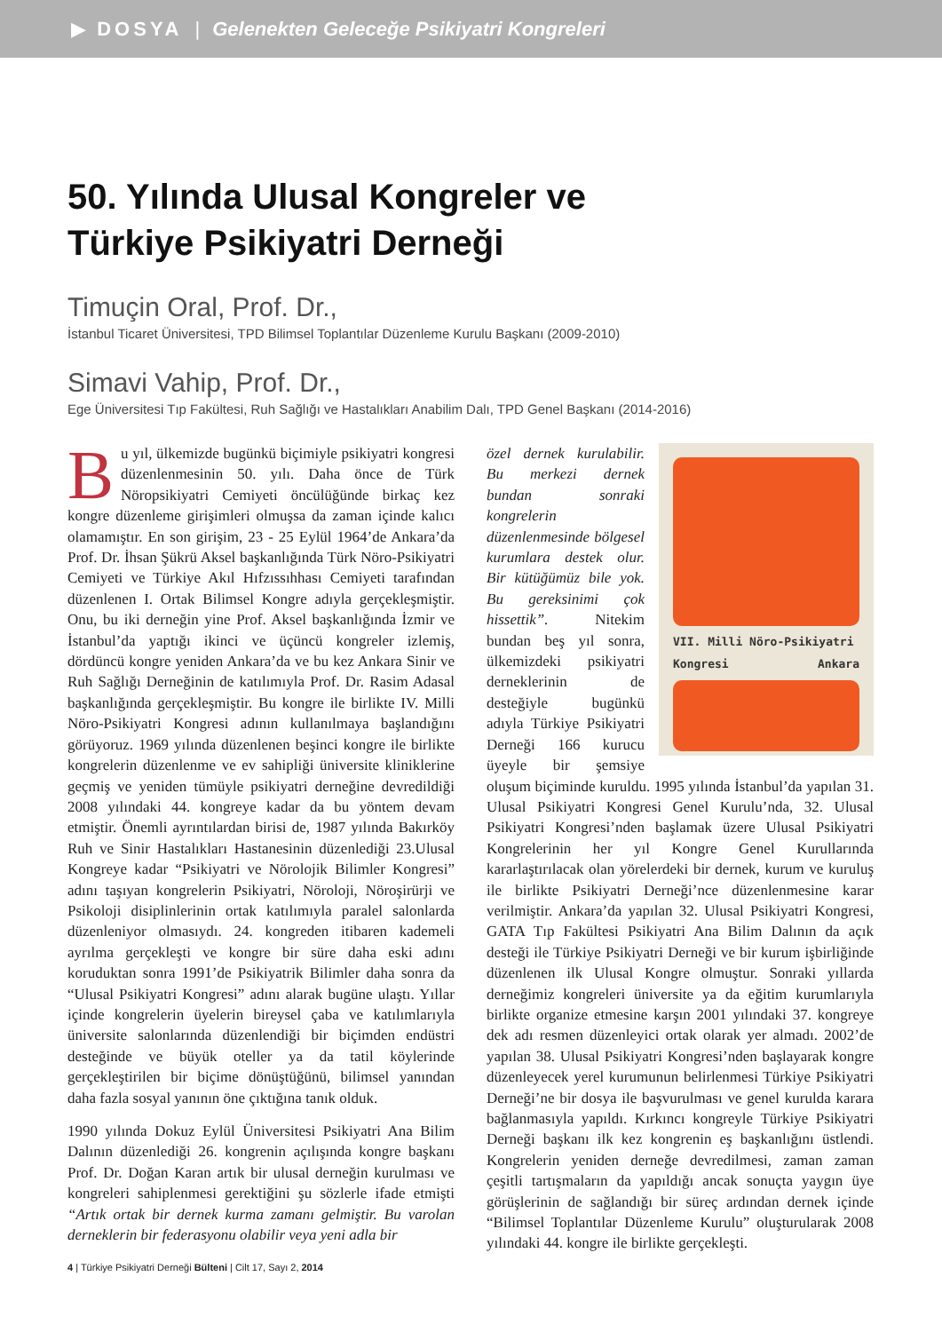▶ DOSYA | Gelenekten Geleceğe Psikiyatri Kongreleri
50. Yılında Ulusal Kongreler ve
Türkiye Psikiyatri Derneği
Timuçin Oral, Prof. Dr.,
İstanbul Ticaret Üniversitesi, TPD Bilimsel Toplantılar Düzenleme Kurulu Başkanı (2009-2010)
Simavi Vahip, Prof. Dr.,
Ege Üniversitesi Tıp Fakültesi, Ruh Sağlığı ve Hastalıkları Anabilim Dalı, TPD Genel Başkanı (2014-2016)
Bu yıl, ülkemizde bugünkü biçimiyle psikiyatri kongresi düzenlenmesinin 50. yılı. Daha önce de Türk Nöropsikiyatri Cemiyeti öncülüğünde birkaç kez kongre düzenleme girişimleri olmuşsa da zaman içinde kalıcı olamamıştır. En son girişim, 23 - 25 Eylül 1964’de Ankara’da Prof. Dr. İhsan Şükrü Aksel başkanlığında Türk Nöro-Psikiyatri Cemiyeti ve Türkiye Akıl Hıfzıssıhhası Cemiyeti tarafından düzenlenen I. Ortak Bilimsel Kongre adıyla gerçekleşmiştir. Onu, bu iki derneğin yine Prof. Aksel başkanlığında İzmir ve İstanbul’da yaptığı ikinci ve üçüncü kongreler izlemiş, dördüncü kongre yeniden Ankara’da ve bu kez Ankara Sinir ve Ruh Sağlığı Derneğinin de katılımıyla Prof. Dr. Rasim Adasal başkanlığında gerçekleşmiştir. Bu kongre ile birlikte IV. Milli Nöro-Psikiyatri Kongresi adının kullanılmaya başlandığını görüyoruz. 1969 yılında düzenlenen beşinci kongre ile birlikte kongrelerin düzenlenme ve ev sahipliği üniversite kliniklerine geçmiş ve yeniden tümüyle psikiyatri derneğine devredildiği 2008 yılındaki 44. kongreye kadar da bu yöntem devam etmiştir. Önemli ayrıntılardan birisi de, 1987 yılında Bakırköy Ruh ve Sinir Hastalıkları Hastanesinin düzenlediği 23.Ulusal Kongreye kadar “Psikiyatri ve Nörolojik Bilimler Kongresi” adını taşıyan kongrelerin Psikiyatri, Nöroloji, Nöroşirürji ve Psikoloji disiplinlerinin ortak katılımıyla paralel salonlarda düzenleniyor olmasıydı. 24. kongreden itibaren kademeli ayrılma gerçekleşti ve kongre bir süre daha eski adını koruduktan sonra 1991’de Psikiyatrik Bilimler daha sonra da “Ulusal Psikiyatri Kongresi” adını alarak bugüne ulaştı. Yıllar içinde kongrelerin üyelerin bireysel çaba ve katılımlarıyla üniversite salonlarında düzenlendiği bir biçimden endüstri desteğinde ve büyük oteller ya da tatil köylerinde gerçekleştirilen bir biçime dönüştüğünü, bilimsel yanından daha fazla sosyal yanının öne çıktığına tanık olduk.
1990 yılında Dokuz Eylül Üniversitesi Psikiyatri Ana Bilim Dalının düzenlediği 26. kongrenin açılışında kongre başkanı Prof. Dr. Doğan Karan artık bir ulusal derneğin kurulması ve kongreleri sahiplenmesi gerektiğini şu sözlerle ifade etmişti “Artık ortak bir dernek kurma zamanı gelmiştir. Bu varolan derneklerin bir federasyonu olabilir veya yeni adla bir
4 | Türkiye Psikiyatri Derneği Bülteni | Cilt 17, Sayı 2, 2014
VII. Milli Nöro-Psikiyatri
Kongresi Ankara
özel dernek kurulabilir. Bu merkezi dernek bundan sonraki kongrelerin düzenlenmesinde bölgesel kurumlara destek olur. Bir kütüğümüz bile yok. Bu gereksinimi çok hissettik”. Nitekim bundan beş yıl sonra, ülkemizdeki psikiyatri derneklerinin de desteğiyle bugünkü adıyla Türkiye Psikiyatri Derneği 166 kurucu üyeyle bir şemsiye oluşum biçiminde kuruldu. 1995 yılında İstanbul’da yapılan 31. Ulusal Psikiyatri Kongresi Genel Kurulu’nda, 32. Ulusal Psikiyatri Kongresi’nden başlamak üzere Ulusal Psikiyatri Kongrelerinin her yıl Kongre Genel Kurullarında kararlaştırılacak olan yörelerdeki bir dernek, kurum ve kuruluş ile birlikte Psikiyatri Derneği’nce düzenlenmesine karar verilmiştir. Ankara’da yapılan 32. Ulusal Psikiyatri Kongresi, GATA Tıp Fakültesi Psikiyatri Ana Bilim Dalının da açık desteği ile Türkiye Psikiyatri Derneği ve bir kurum işbirliğinde düzenlenen ilk Ulusal Kongre olmuştur. Sonraki yıllarda derneğimiz kongreleri üniversite ya da eğitim kurumlarıyla birlikte organize etmesine karşın 2001 yılındaki 37. kongreye dek adı resmen düzenleyici ortak olarak yer almadı. 2002’de yapılan 38. Ulusal Psikiyatri Kongresi’nden başlayarak kongre düzenleyecek yerel kurumunun belirlenmesi Türkiye Psikiyatri Derneği’ne bir dosya ile başvurulması ve genel kurulda karara bağlanmasıyla yapıldı. Kırkıncı kongreyle Türkiye Psikiyatri Derneği başkanı ilk kez kongrenin eş başkanlığını üstlendi. Kongrelerin yeniden derneğe devredilmesi, zaman zaman çeşitli tartışmaların da yapıldığı ancak sonuçta yaygın üye görüşlerinin de sağlandığı bir süreç ardından dernek içinde “Bilimsel Toplantılar Düzenleme Kurulu” oluşturularak 2008 yılındaki 44. kongre ile birlikte gerçekleşti.